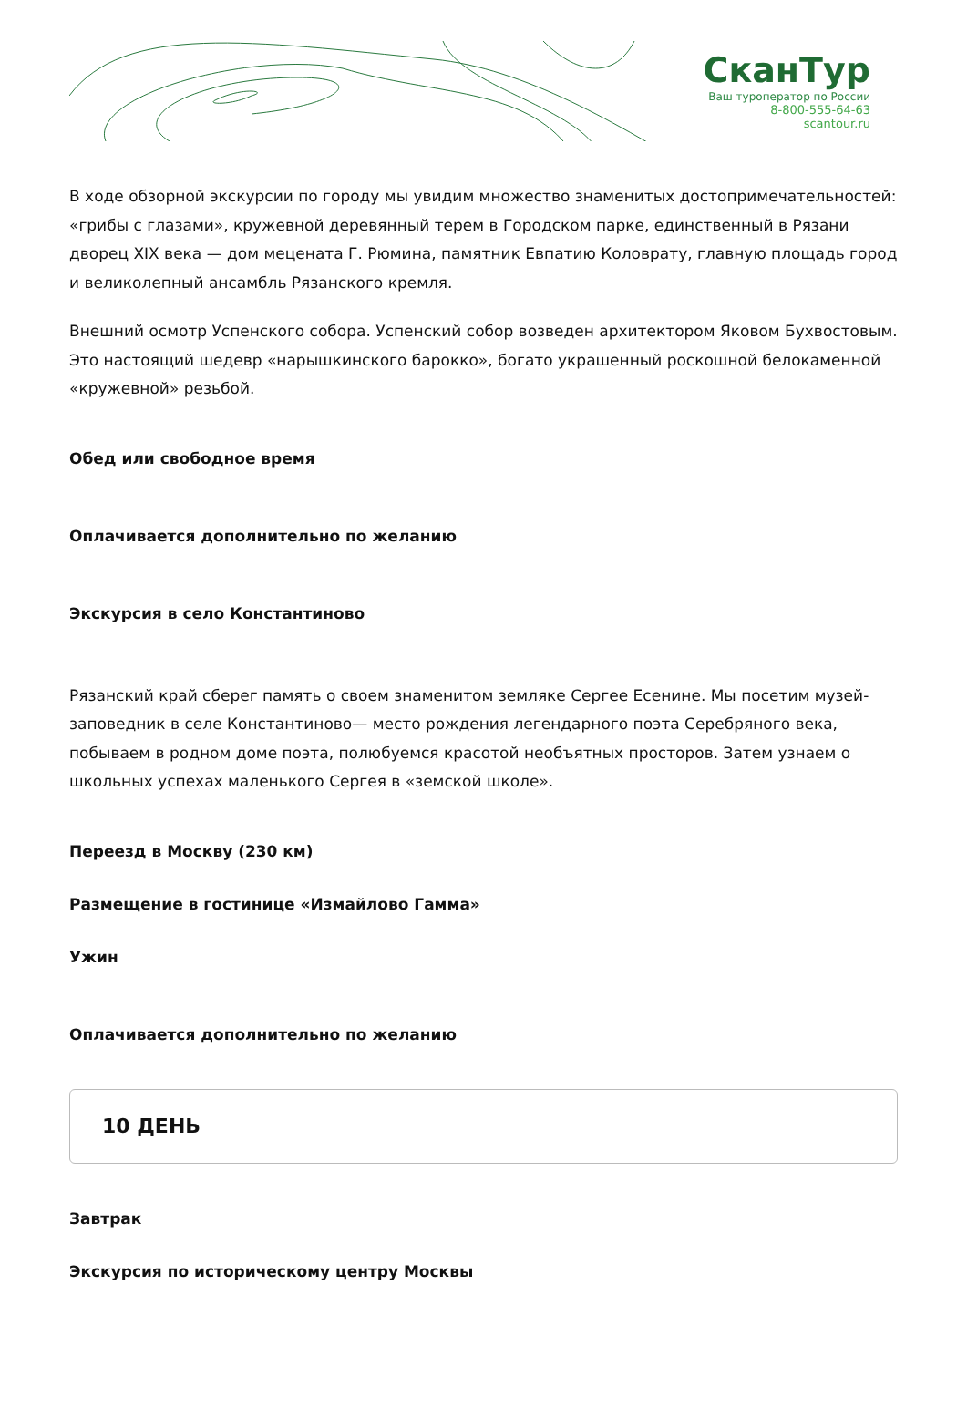СканТур
Ваш туроператор по России
8-800-555-64-63
scantour.ru
В ходе обзорной экскурсии по городу мы увидим множество знаменитых достопримечательностей: «грибы с глазами», кружевной деревянный терем в Городском парке, единственный в Рязани дворец XIX века — дом мецената Г. Рюмина, памятник Евпатию Коловрату, главную площадь город и великолепный ансамбль Рязанского кремля.
Внешний осмотр Успенского собора. Успенский собор возведен архитектором Яковом Бухвостовым. Это настоящий шедевр «нарышкинского барокко», богато украшенный роскошной белокаменной «кружевной» резьбой.
Обед или свободное время
Оплачивается дополнительно по желанию
Экскурсия в село Константиново
Рязанский край сберег память о своем знаменитом земляке Сергее Есенине. Мы посетим музей-заповедник в селе Константиново— место рождения легендарного поэта Серебряного века, побываем в родном доме поэта, полюбуемся красотой необъятных просторов. Затем узнаем о школьных успехах маленького Сергея в «земской школе».
Переезд в Москву (230 км)
Размещение в гостинице «Измайлово Гамма»
Ужин
Оплачивается дополнительно по желанию
10 ДЕНЬ
Завтрак
Экскурсия по историческому центру Москвы